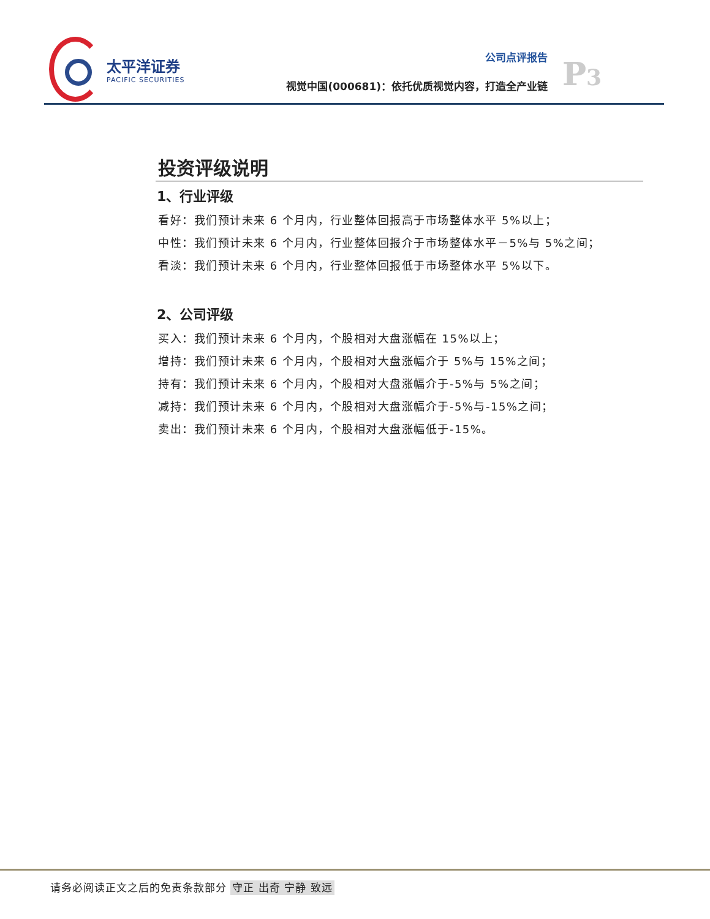太平洋证券
PACIFIC SECURITIES
公司点评报告
视觉中国(000681)：依托优质视觉内容，打造全产业链
P3
投资评级说明
1、行业评级
看好：我们预计未来 6 个月内，行业整体回报高于市场整体水平 5%以上；
中性：我们预计未来 6 个月内，行业整体回报介于市场整体水平－5%与 5%之间；
看淡：我们预计未来 6 个月内，行业整体回报低于市场整体水平 5%以下。
2、公司评级
买入：我们预计未来 6 个月内，个股相对大盘涨幅在 15%以上；
增持：我们预计未来 6 个月内，个股相对大盘涨幅介于 5%与 15%之间；
持有：我们预计未来 6 个月内，个股相对大盘涨幅介于-5%与 5%之间；
减持：我们预计未来 6 个月内，个股相对大盘涨幅介于-5%与-15%之间；
卖出：我们预计未来 6 个月内，个股相对大盘涨幅低于-15%。
请务必阅读正文之后的免责条款部分 守正 出奇 宁静 致远